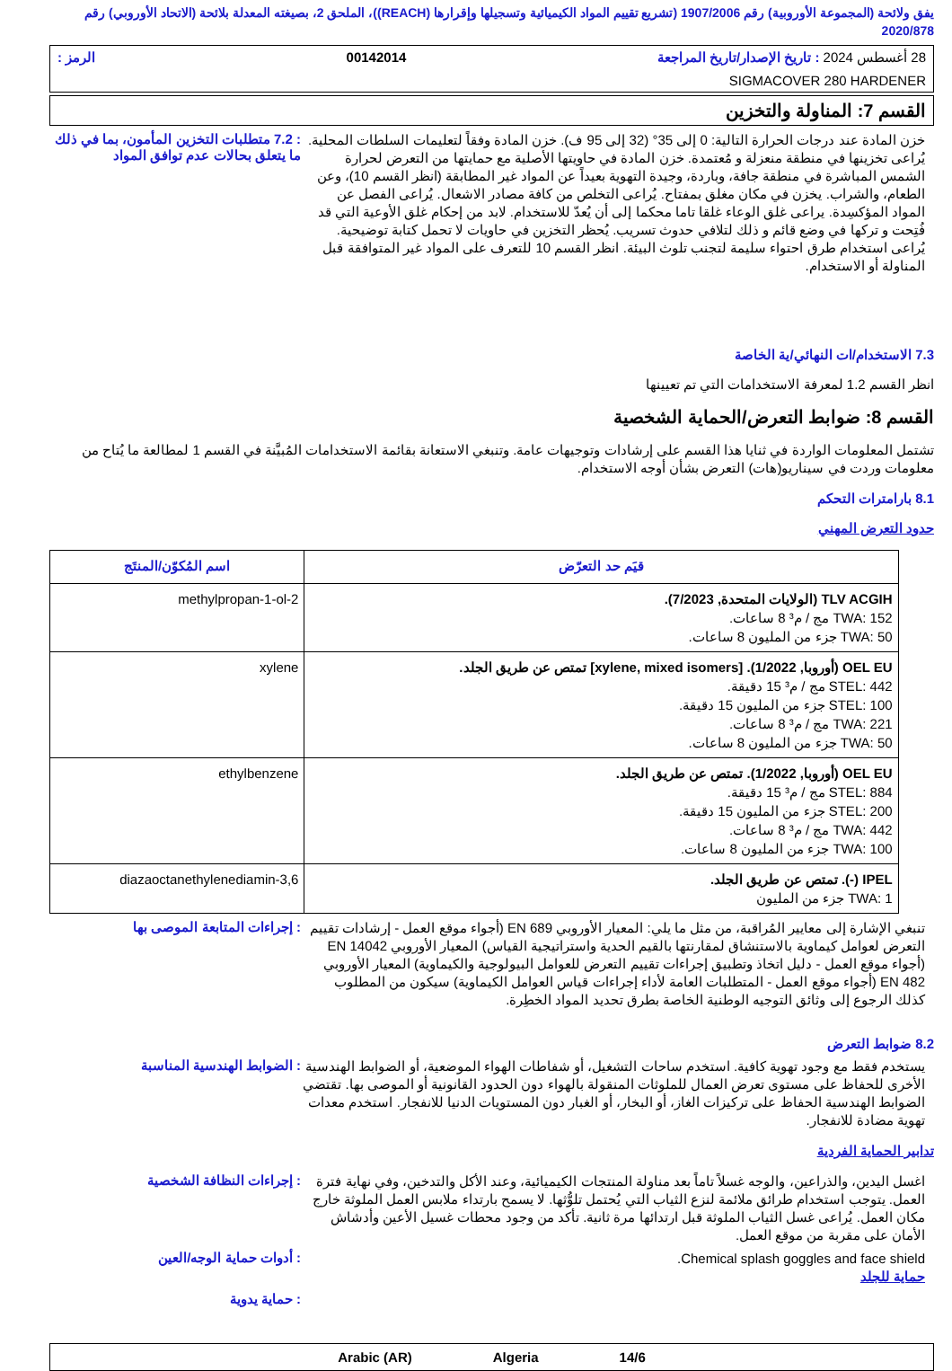يفق ولائحة (المجموعة الأوروبية) رقم 1907/2006 (تشريع تقييم المواد الكيميائية وتسجيلها وإقرارها (REACH))، الملحق 2، بصيغته المعدلة بلائحة (الاتحاد الأوروبي) رقم 2020/878
28 أغسطس 2024 : تاريخ الإصدار/تاريخ المراجعة 00142014 الرمز :
SIGMACOVER 280 HARDENER
القسم 7: المناولة والتخزين
خزن المادة عند درجات الحرارة التالية: 0 إلى 35° (32 إلى 95 ف). خزن المادة وفقاً لتعليمات السلطات المحلية. يُراعى تخزينها في منطقة منعزلة و مُعتمدة. خزن المادة في حاويتها الأصلية مع حمايتها من التعرض لحرارة الشمس المباشرة في منطقة جافة، وباردة، وجيدة التهوية بعيداً عن المواد غير المطابقة (انظر القسم 10)، وعن الطعام، والشراب. يخزن في مكان مغلق بمفتاح. يُراعى التخلص من كافة مصادر الاشعال. يُراعى الفصل عن المواد المؤكسِدة. يراعى غلق الوعاء غلقا تاما محكما إلى أن يُعدّ للاستخدام. لابد من إحكام غلق الأوعية التي قد فُتِحت و تركها في وضع قائم و ذلك لتلافي حدوث تسريب. يُحظر التخزين في حاويات لا تحمل كتابة توضيحية. يُراعى استخدام طرق احتواء سليمة لتجنب تلوث البيئة. انظر القسم 10 للتعرف على المواد غير المتوافقة قبل المناولة أو الاستخدام.
: 7.2 متطلبات التخزين المأمون، بما في ذلك ما يتعلق بحالات عدم توافق المواد
7.3 الاستخدام/ات النهائي/ية الخاصة
انظر القسم 1.2 لمعرفة الاستخدامات التي تم تعيينها
القسم 8: ضوابط التعرض/الحماية الشخصية
تشتمل المعلومات الواردة في ثنايا هذا القسم على إرشادات وتوجيهات عامة. وتنبغي الاستعانة بقائمة الاستخدامات المُبيَّنة في القسم 1 لمطالعة ما يُتاح من معلومات وردت في سيناريو(هات) التعرض بشأن أوجه الاستخدام.
8.1 بارامترات التحكم
حدود التعرض المهني
| قيَم حد التعرّض | اسم المُكوّن/المنتَج |
| --- | --- |
| TLV ACGIH (الولايات المتحدة, 7/2023). TWA: 152 مج / م³ 8 ساعات. TWA: 50 جزء من المليون 8 ساعات. | 2-methylpropan-1-ol |
| OEL EU (أوروبا, 1/2022). [xylene, mixed isomers] تمتص عن طريق الجلد. STEL: 442 مج / م³ 15 دقيقة. STEL: 100 جزء من المليون 15 دقيقة. TWA: 221 مج / م³ 8 ساعات. TWA: 50 جزء من المليون 8 ساعات. | xylene |
| OEL EU (أوروبا, 1/2022). تمتص عن طريق الجلد. STEL: 884 مج / م³ 15 دقيقة. STEL: 200 جزء من المليون 15 دقيقة. TWA: 442 مج / م³ 8 ساعات. TWA: 100 جزء من المليون 8 ساعات. | ethylbenzene |
| IPEL (-). تمتص عن طريق الجلد. TWA: 1 جزء من المليون | 3,6-diazaoctanethylenediamin |
تنبغي الإشارة إلى معايير المُراقبة، من مثل ما يلي: المعيار الأوروبي EN 689 (أجواء موقع العمل - إرشادات تقييم التعرض لعوامل كيماوية بالاستنشاق لمقارنتها بالقيم الحدية واستراتيجية القياس) المعيار الأوروبي EN 14042 (أجواء موقع العمل - دليل اتخاذ وتطبيق إجراءات تقييم التعرض للعوامل البيولوجية والكيماوية) المعيار الأوروبي EN 482 (أجواء موقع العمل - المتطلبات العامة لأداء إجراءات قياس العوامل الكيماوية) سيكون من المطلوب كذلك الرجوع إلى وثائق التوجيه الوطنية الخاصة بطرق تحديد المواد الخطِرة.
: إجراءات المتابعة الموصى بها
8.2 ضوابط التعرض
يستخدم فقط مع وجود تهوية كافية. استخدم ساحات التشغيل، أو شفاطات الهواء الموضعية، أو الضوابط الهندسية الأخرى للحفاظ على مستوى تعرض العمال للملوثات المنقولة بالهواء دون الحدود القانونية أو الموصى بها. تقتضي الضوابط الهندسية الحفاظ على تركيزات الغاز، أو البخار، أو الغبار دون المستويات الدنيا للانفجار. استخدم معدات تهوية مضادة للانفجار.
: الضوابط الهندسية المناسبة
تدابير الحماية الفردية
اغسل اليدين، والذراعين، والوجه غسلاً تاماً بعد مناولة المنتجات الكيميائية، وعند الأكل والتدخين، وفي نهاية فترة العمل. يتوجب استخدام طرائق ملائمة لنزع الثياب التي يُحتمل تلوُّثها. لا يسمح بارتداء ملابس العمل الملوثة خارج مكان العمل. يُراعى غسل الثياب الملوثة قبل ارتدائها مرة ثانية. تأكد من وجود محطات غسيل الأعين وأدشاش الأمان على مقربة من موقع العمل.
: إجراءات النظافة الشخصية
Chemical splash goggles and face shield.
حماية للجلد
: أدوات حماية الوجه/العين
: حماية يدوية
14/6 Algeria Arabic (AR)